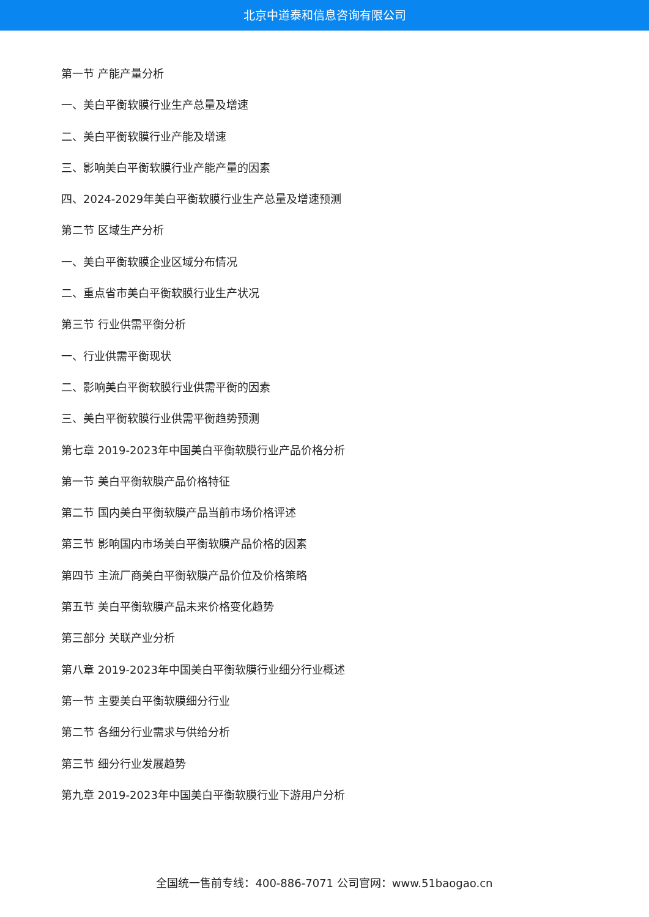北京中道泰和信息咨询有限公司
第一节 产能产量分析
一、美白平衡软膜行业生产总量及增速
二、美白平衡软膜行业产能及增速
三、影响美白平衡软膜行业产能产量的因素
四、2024-2029年美白平衡软膜行业生产总量及增速预测
第二节 区域生产分析
一、美白平衡软膜企业区域分布情况
二、重点省市美白平衡软膜行业生产状况
第三节 行业供需平衡分析
一、行业供需平衡现状
二、影响美白平衡软膜行业供需平衡的因素
三、美白平衡软膜行业供需平衡趋势预测
第七章 2019-2023年中国美白平衡软膜行业产品价格分析
第一节 美白平衡软膜产品价格特征
第二节 国内美白平衡软膜产品当前市场价格评述
第三节 影响国内市场美白平衡软膜产品价格的因素
第四节 主流厂商美白平衡软膜产品价位及价格策略
第五节 美白平衡软膜产品未来价格变化趋势
第三部分 关联产业分析
第八章 2019-2023年中国美白平衡软膜行业细分行业概述
第一节 主要美白平衡软膜细分行业
第二节 各细分行业需求与供给分析
第三节 细分行业发展趋势
第九章 2019-2023年中国美白平衡软膜行业下游用户分析
全国统一售前专线：400-886-7071 公司官网：www.51baogao.cn